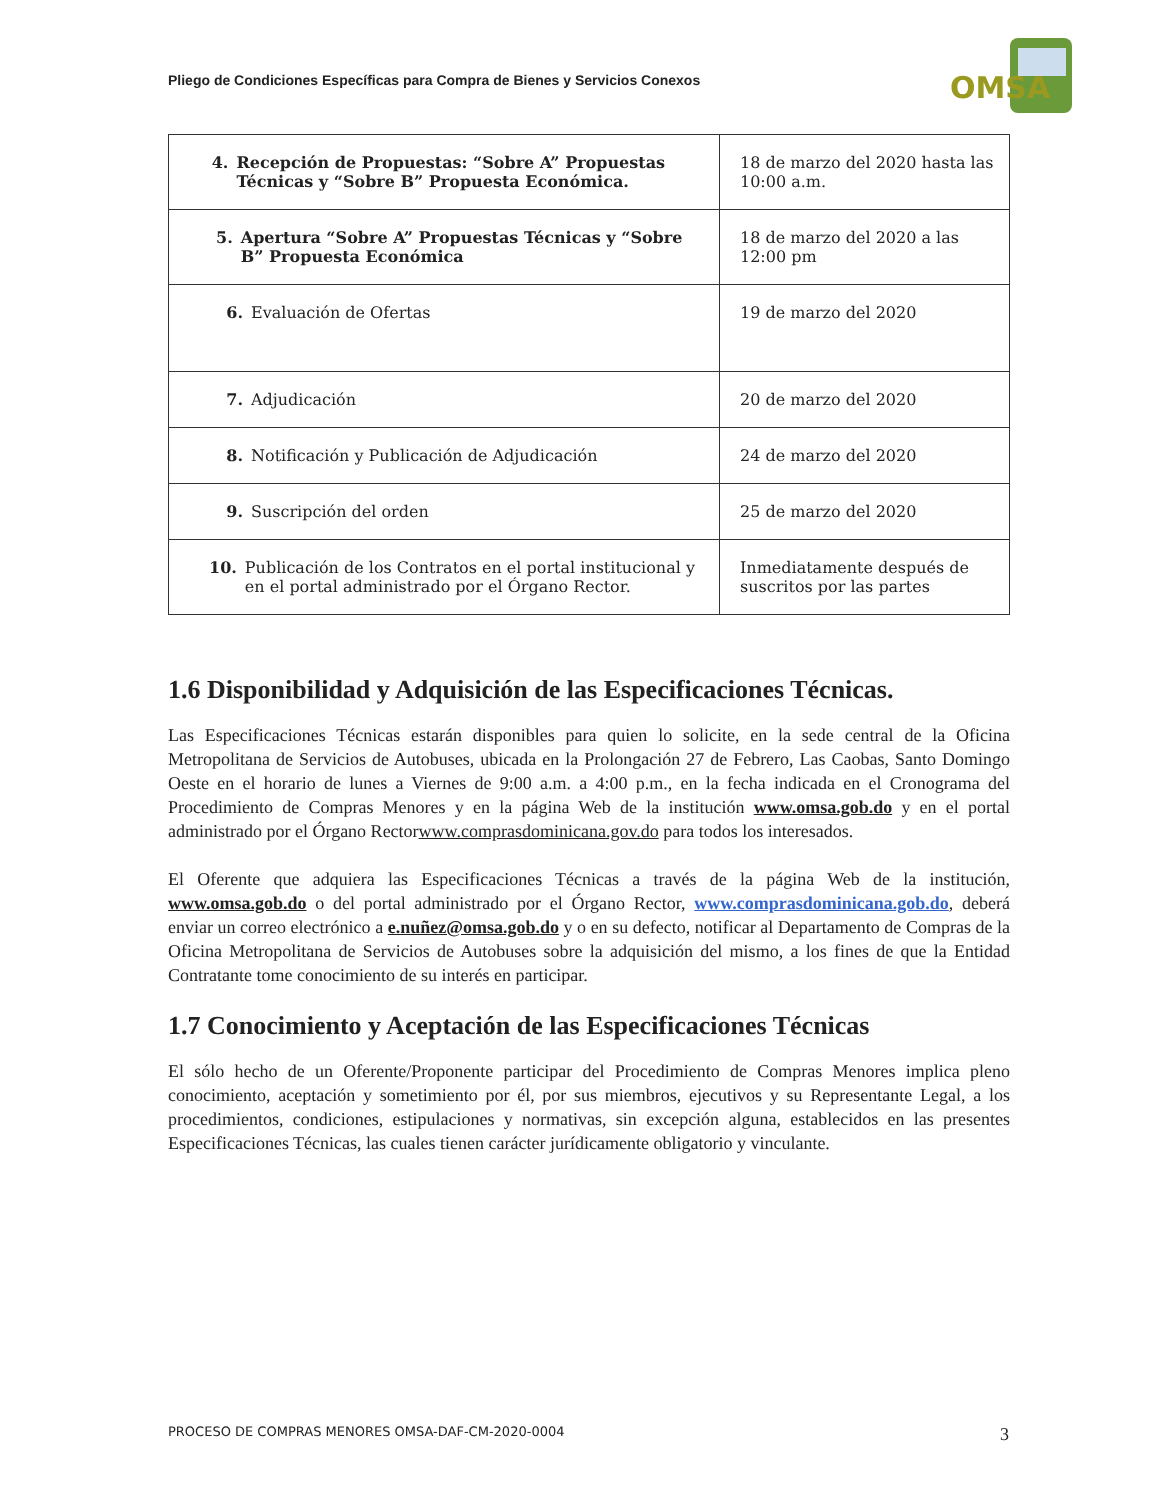Pliego de Condiciones Específicas para Compra de Bienes y Servicios Conexos
OMSA
| 4. Recepción de Propuestas: “Sobre A” Propuestas Técnicas y “Sobre B” Propuesta Económica. | 18 de marzo del 2020 hasta las 10:00 a.m. |
| 5. Apertura “Sobre A” Propuestas Técnicas y “Sobre B” Propuesta Económica | 18 de marzo del 2020 a las 12:00 pm |
| 6. Evaluación de Ofertas | 19 de marzo del 2020 |
| 7. Adjudicación | 20 de marzo del 2020 |
| 8. Notificación y Publicación de Adjudicación | 24 de marzo del 2020 |
| 9. Suscripción del orden | 25 de marzo del 2020 |
| 10. Publicación de los Contratos en el portal institucional y en el portal administrado por el Órgano Rector. | Inmediatamente después de suscritos por las partes |
1.6 Disponibilidad y Adquisición de las Especificaciones Técnicas.
Las Especificaciones Técnicas estarán disponibles para quien lo solicite, en la sede central de la Oficina Metropolitana de Servicios de Autobuses, ubicada en la Prolongación 27 de Febrero, Las Caobas, Santo Domingo Oeste en el horario de lunes a Viernes de 9:00 a.m. a 4:00 p.m., en la fecha indicada en el Cronograma del Procedimiento de Compras Menores y en la página Web de la institución www.omsa.gob.do y en el portal administrado por el Órgano Rectorwww.comprasdominicana.gov.do para todos los interesados.
El Oferente que adquiera las Especificaciones Técnicas a través de la página Web de la institución, www.omsa.gob.do o del portal administrado por el Órgano Rector, www.comprasdominicana.gob.do, deberá enviar un correo electrónico a e.nuñez@omsa.gob.do y o en su defecto, notificar al Departamento de Compras de la Oficina Metropolitana de Servicios de Autobuses sobre la adquisición del mismo, a los fines de que la Entidad Contratante tome conocimiento de su interés en participar.
1.7 Conocimiento y Aceptación de las Especificaciones Técnicas
El sólo hecho de un Oferente/Proponente participar del Procedimiento de Compras Menores implica pleno conocimiento, aceptación y sometimiento por él, por sus miembros, ejecutivos y su Representante Legal, a los procedimientos, condiciones, estipulaciones y normativas, sin excepción alguna, establecidos en las presentes Especificaciones Técnicas, las cuales tienen carácter jurídicamente obligatorio y vinculante.
PROCESO DE COMPRAS MENORES OMSA-DAF-CM-2020-0004
3